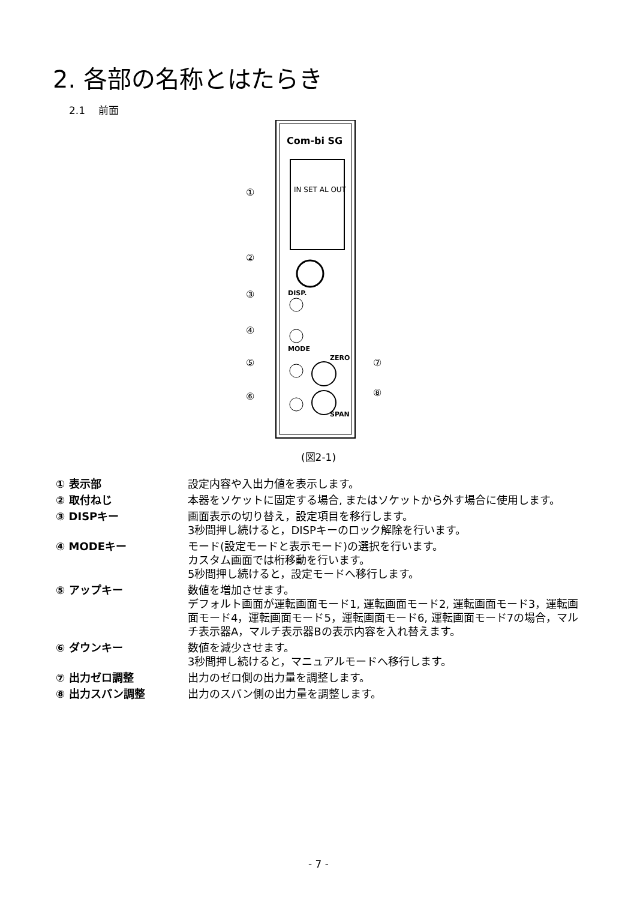2. 各部の名称とはたらき
2.1　 前面
Com-bi SG
IN SET AL OUT
DISP.
MODE
ZERO
SPAN
①
②
③
④
⑤
⑥
⑦
⑧
(図2-1)
① 表示部 設定内容や入出力値を表示します。
② 取付ねじ 本器をソケットに固定する場合, またはソケットから外す場合に使用します。
③ DISPキー 画面表示の切り替え，設定項目を移行します。
3秒間押し続けると，DISPキーのロック解除を行います。
④ MODEキー モード(設定モードと表示モード)の選択を行います。
カスタム画面では桁移動を行います。
5秒間押し続けると，設定モードへ移行します。
⑤ アップキー 数値を増加させます。
デフォルト画面が運転画面モード1, 運転画面モード2, 運転画面モード3，運転画面モード4，運転画面モード5，運転画面モード6, 運転画面モード7の場合，マルチ表示器A，マルチ表示器Bの表示内容を入れ替えます。
⑥ ダウンキー 数値を減少させます。
3秒間押し続けると，マニュアルモードへ移行します。
⑦ 出力ゼロ調整 出力のゼロ側の出力量を調整します。
⑧ 出力スパン調整 出力のスパン側の出力量を調整します。
- 7 -